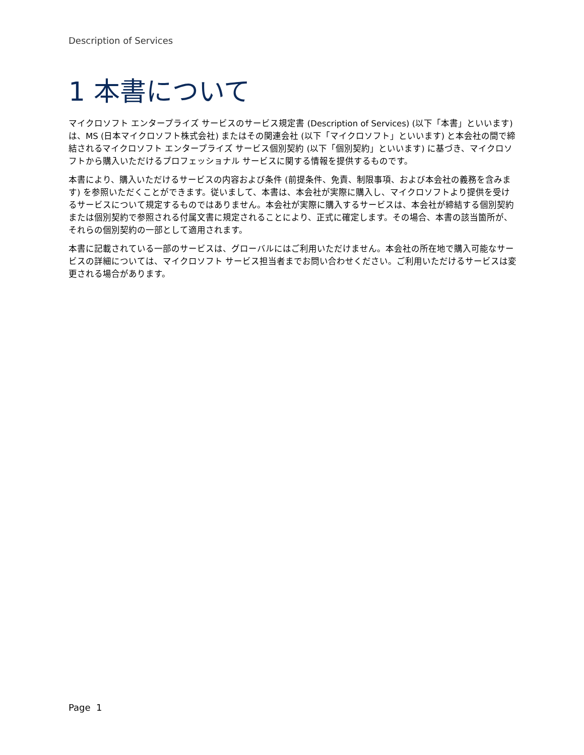Description of Services
1 本書について
マイクロソフト エンタープライズ サービスのサービス規定書 (Description of Services) (以下「本書」といいます) は、MS (日本マイクロソフト株式会社) またはその関連会社 (以下「マイクロソフト」といいます) と本会社の間で締結されるマイクロソフト エンタープライズ サービス個別契約 (以下「個別契約」といいます) に基づき、マイクロソフトから購入いただけるプロフェッショナル サービスに関する情報を提供するものです。
本書により、購入いただけるサービスの内容および条件 (前提条件、免責、制限事項、および本会社の義務を含みます) を参照いただくことができます。従いまして、本書は、本会社が実際に購入し、マイクロソフトより提供を受けるサービスについて規定するものではありません。本会社が実際に購入するサービスは、本会社が締結する個別契約または個別契約で参照される付属文書に規定されることにより、正式に確定します。その場合、本書の該当箇所が、それらの個別契約の一部として適用されます。
本書に記載されている一部のサービスは、グローバルにはご利用いただけません。本会社の所在地で購入可能なサービスの詳細については、マイクロソフト サービス担当者までお問い合わせください。ご利用いただけるサービスは変更される場合があります。
Page 1